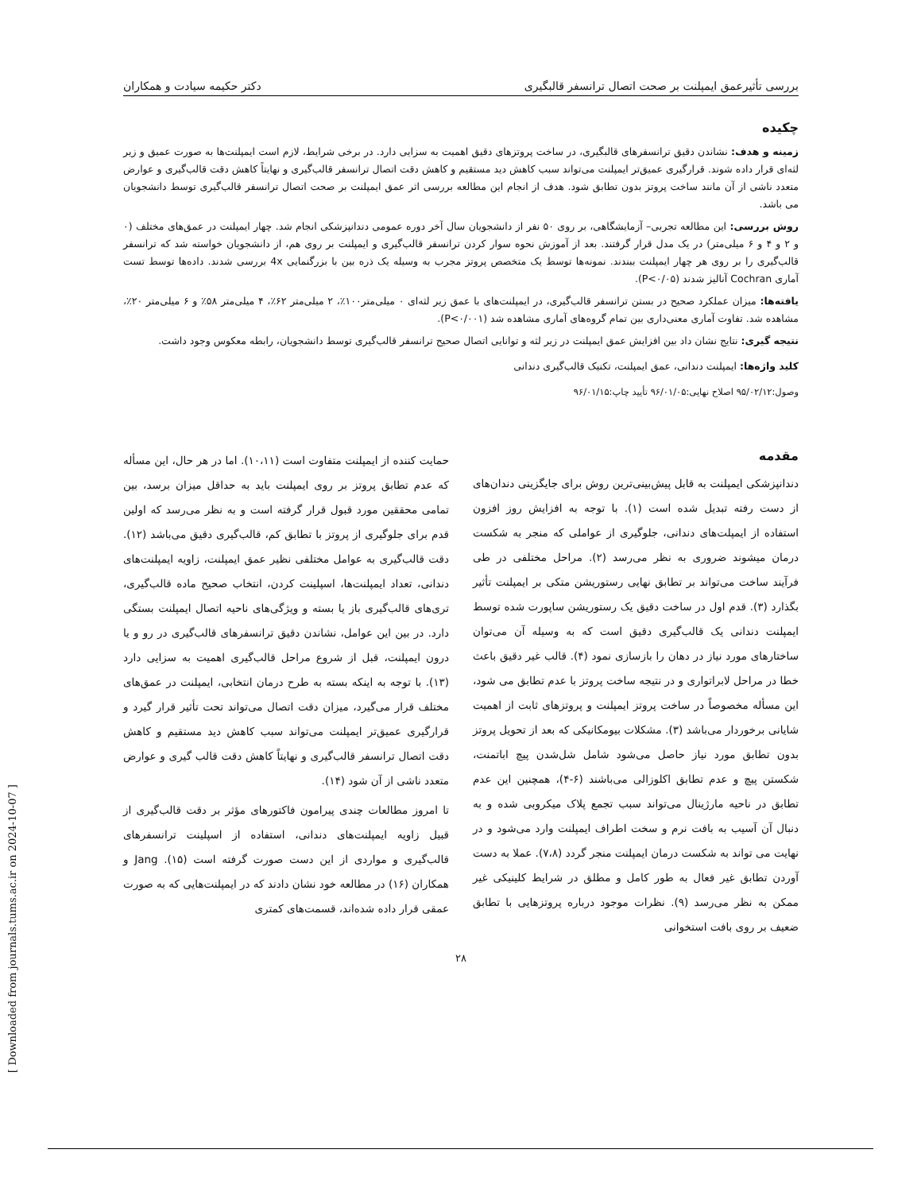بررسی تأثیرعمق ایمپلنت بر صحت اتصال ترانسفر قالبگیری دکتر حکیمه سیادت و همکاران
چکیده
زمینه و هدف: نشاندن دقیق ترانسفرهای قالبگیری، در ساخت پروتزهای دقیق اهمیت به سزایی دارد. در برخی شرایط، لازم است ایمپلنت‌ها به صورت عمیق و زیر لثه‌ای قرار داده شوند. قرارگیری عمیق‌تر ایمپلنت می‌تواند سبب کاهش دید مستقیم و کاهش دقت اتصال ترانسفر قالب‌گیری و نهایتاً کاهش دقت قالب‌گیری و عوارض متعدد ناشی از آن مانند ساخت پروتز بدون تطابق شود. هدف از انجام این مطالعه بررسی اثر عمق ایمپلنت بر صحت اتصال ترانسفر قالب‌گیری توسط دانشجویان می باشد.
روش بررسی: این مطالعه تجربی– آزمایشگاهی، بر روی ۵۰ نفر از دانشجویان سال آخر دوره عمومی دندانپزشکی انجام شد. چهار ایمپلنت در عمق‌های مختلف (۰ و ۲ و ۴ و ۶ میلی‌متر) در یک مدل قرار گرفتند. بعد از آموزش نحوه سوار کردن ترانسفر قالب‌گیری و ایمپلنت بر روی هم، از دانشجویان خواسته شد که ترانسفر قالب‌گیری را بر روی هر چهار ایمپلنت ببندند. نمونه‌ها توسط یک متخصص پروتز مجرب به وسیله یک ذره بین با بزرگنمایی 4x بررسی شدند. داده‌ها توسط تست آماری Cochran آنالیز شدند (P<۰/۰۵).
یافته‌ها: میزان عملکرد صحیح در بستن ترانسفر قالب‌گیری، در ایمپلنت‌های با عمق زیر لثه‌ای ۰ میلی‌متر۱۰۰٪، ۲ میلی‌متر ۶۲٪، ۴ میلی‌متر ۵۸٪ و ۶ میلی‌متر ۲۰٪، مشاهده شد. تفاوت آماری معنی‌داری بین تمام گروه‌های آماری مشاهده شد (P<۰/۰۰۱).
نتیجه گیری: نتایج نشان داد بین افزایش عمق ایمپلنت در زیر لثه و توانایی اتصال صحیح ترانسفر قالب‌گیری توسط دانشجویان، رابطه معکوس وجود داشت.
کلید واژه‌ها: ایمپلنت دندانی، عمق ایمپلنت، تکنیک قالب‌گیری دندانی
وصول:۹۵/۰۲/۱۲ اصلاح نهایی:۹۶/۰۱/۰۵ تأیید چاپ:۹۶/۰۱/۱۵
مقدمه
دندانپزشکی ایمپلنت به قابل پیش‌بینی‌ترین روش برای جایگزینی دندان‌های از دست رفته تبدیل شده است (۱). با توجه به افزایش روز افزون استفاده از ایمپلت‌های دندانی، جلوگیری از عواملی که منجر به شکست درمان میشوند ضروری به نظر می‌رسد (۲). مراحل مختلفی در طی فرآیند ساخت می‌تواند بر تطابق نهایی رستوریشن متکی بر ایمپلنت تأثیر بگذارد (۳). قدم اول در ساخت دقیق یک رستوریشن ساپورت شده توسط ایمپلنت دندانی یک قالب‌گیری دقیق است که به وسیله آن می‌توان ساختارهای مورد نیاز در دهان را بازسازی نمود (۴). قالب غیر دقیق باعث خطا در مراحل لابراتواری و در نتیجه ساخت پروتز با عدم تطابق می شود، این مسأله مخصوصاً در ساخت پروتز ایمپلنت و پروتزهای ثابت از اهمیت شایانی برخوردار می‌باشد (۳). مشکلات بیومکانیکی که بعد از تحویل پروتز بدون تطابق مورد نیاز حاصل می‌شود شامل شل‌شدن پیچ اباتمنت، شکستن پیچ و عدم تطابق اکلوزالی می‌باشند (۶-۴)، همچنین این عدم تطابق در ناحیه مارژینال می‌تواند سبب تجمع پلاک میکروبی شده و به دنبال آن آسیب به بافت نرم و سخت اطراف ایمپلنت وارد می‌شود و در نهایت می تواند به شکست درمان ایمپلنت منجر گردد (۷،۸). عملا به دست آوردن تطابق غیر فعال به طور کامل و مطلق در شرایط کلینیکی غیر ممکن به نظر می‌رسد (۹). نظرات موجود درباره پروتزهایی با تطابق ضعیف بر روی بافت استخوانی
حمایت کننده از ایمپلنت متفاوت است (۱۰،۱۱). اما در هر حال، این مسأله که عدم تطابق پروتز بر روی ایمپلنت باید به حداقل میزان برسد، بین تمامی محققین مورد قبول قرار گرفته است و به نظر می‌رسد که اولین قدم برای جلوگیری از پروتز با تطابق کم، قالب‌گیری دقیق می‌باشد (۱۲). دقت قالب‌گیری به عوامل مختلفی نظیر عمق ایمپلنت، زاویه ایمپلنت‌های دندانی، تعداد ایمپلنت‌ها، اسپلینت کردن، انتخاب صحیح ماده قالب‌گیری، تری‌های قالب‌گیری باز یا بسته و ویژگی‌های ناحیه اتصال ایمپلنت بستگی دارد. در بین این عوامل، نشاندن دقیق ترانسفرهای قالب‌گیری در رو و یا درون ایمپلنت، قبل از شروع مراحل قالب‌گیری اهمیت به سزایی دارد (۱۳). با توجه به اینکه بسته به طرح درمان انتخابی، ایمپلنت در عمق‌های مختلف قرار می‌گیرد، میزان دقت اتصال می‌تواند تحت تأثیر قرار گیرد و قرارگیری عمیق‌تر ایمپلنت می‌تواند سبب کاهش دید مستقیم و کاهش دقت اتصال ترانسفر قالب‌گیری و نهایتاً کاهش دقت قالب گیری و عوارض متعدد ناشی از آن شود (۱۴).
تا امروز مطالعات چندی پیرامون فاکتورهای مؤثر بر دقت قالب‌گیری از قبیل زاویه ایمپلنت‌های دندانی، استفاده از اسپلینت ترانسفرهای قالب‌گیری و مواردی از این دست صورت گرفته است (۱۵). Jang و همکاران (۱۶) در مطالعه خود نشان دادند که در ایمپلنت‌هایی که به صورت عمقی قرار داده شده‌اند، قسمت‌های کمتری
۲۸
[ Downloaded from journals.tums.ac.ir on 2024-10-07 ]